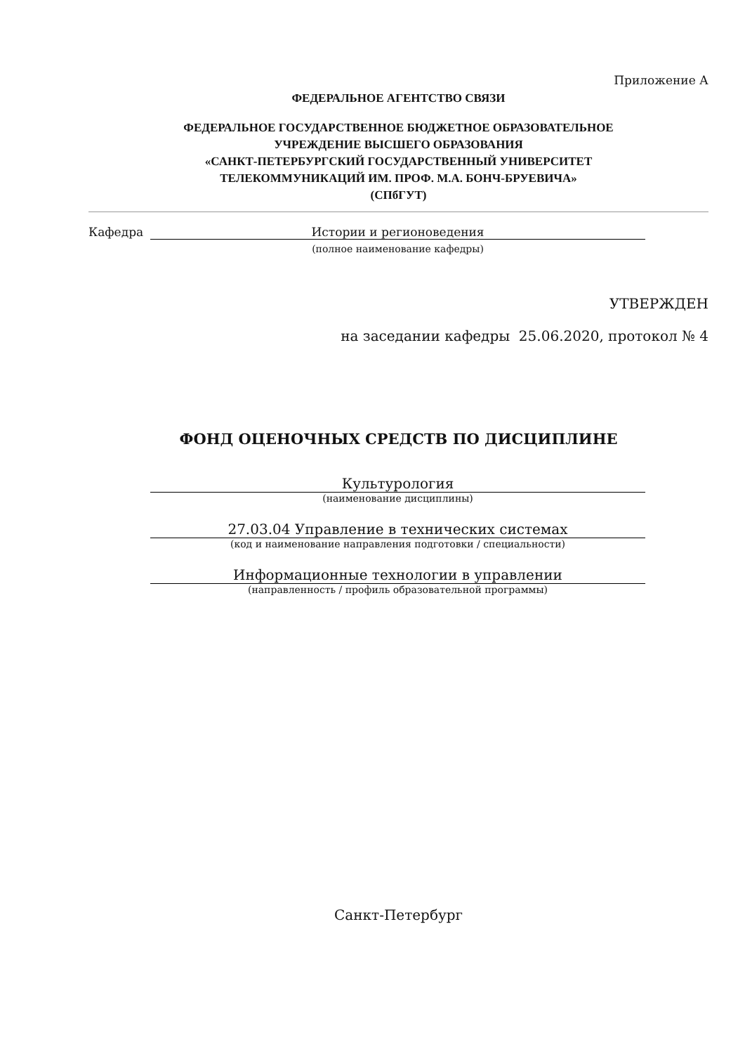Приложение А
ФЕДЕРАЛЬНОЕ АГЕНТСТВО СВЯЗИ
ФЕДЕРАЛЬНОЕ ГОСУДАРСТВЕННОЕ БЮДЖЕТНОЕ ОБРАЗОВАТЕЛЬНОЕ
УЧРЕЖДЕНИЕ ВЫСШЕГО ОБРАЗОВАНИЯ
«САНКТ-ПЕТЕРБУРГСКИЙ ГОСУДАРСТВЕННЫЙ УНИВЕРСИТЕТ
ТЕЛЕКОММУНИКАЦИЙ ИМ. ПРОФ. М.А. БОНЧ-БРУЕВИЧА»
(СПбГУТ)
Кафедра Истории и регионоведения
(полное наименование кафедры)
УТВЕРЖДЕН
на заседании кафедры 25.06.2020, протокол № 4
ФОНД ОЦЕНОЧНЫХ СРЕДСТВ ПО ДИСЦИПЛИНЕ
Культурология
(наименование дисциплины)
27.03.04 Управление в технических системах
(код и наименование направления подготовки / специальности)
Информационные технологии в управлении
(направленность / профиль образовательной программы)
Санкт-Петербург